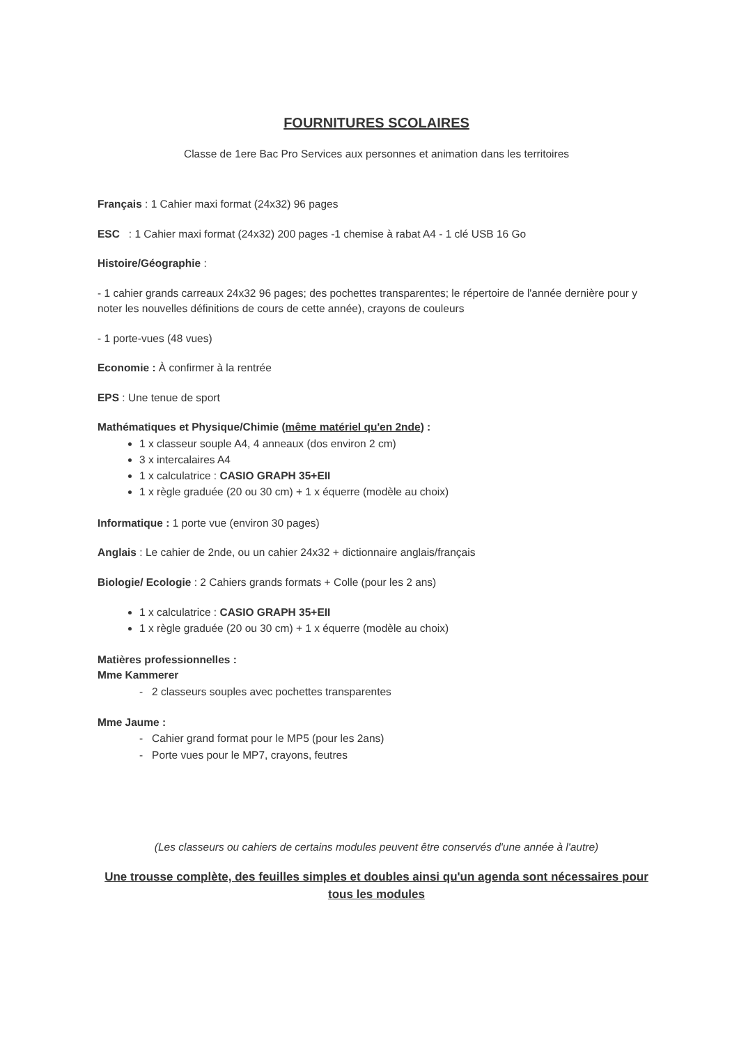FOURNITURES SCOLAIRES
Classe de 1ere Bac Pro Services aux personnes et animation dans les territoires
Français : 1 Cahier maxi format (24x32) 96 pages
ESC : 1 Cahier maxi format (24x32) 200 pages -1 chemise à rabat A4 - 1 clé USB 16 Go
Histoire/Géographie :
- 1 cahier grands carreaux 24x32 96 pages; des pochettes transparentes; le répertoire de l'année dernière pour y noter les nouvelles définitions de cours de cette année), crayons de couleurs
- 1 porte-vues (48 vues)
Economie : À confirmer à la rentrée
EPS : Une tenue de sport
Mathématiques et Physique/Chimie (même matériel qu'en 2nde) :
1 x classeur souple A4, 4 anneaux (dos environ 2 cm)
3 x intercalaires A4
1 x calculatrice : CASIO GRAPH 35+EII
1 x règle graduée (20 ou 30 cm) + 1 x équerre (modèle au choix)
Informatique : 1 porte vue (environ 30 pages)
Anglais : Le cahier de 2nde, ou un cahier 24x32 + dictionnaire anglais/français
Biologie/ Ecologie : 2 Cahiers grands formats + Colle (pour les 2 ans)
1 x calculatrice : CASIO GRAPH 35+EII
1 x règle graduée (20 ou 30 cm) + 1 x équerre (modèle au choix)
Matières professionnelles :
Mme Kammerer
- 2 classeurs souples avec pochettes transparentes
Mme Jaume :
- Cahier grand format pour le MP5 (pour les 2ans)
- Porte vues pour le MP7, crayons, feutres
(Les classeurs ou cahiers de certains modules peuvent être conservés d'une année à l'autre)
Une trousse complète, des feuilles simples et doubles ainsi qu'un agenda sont nécessaires pour tous les modules